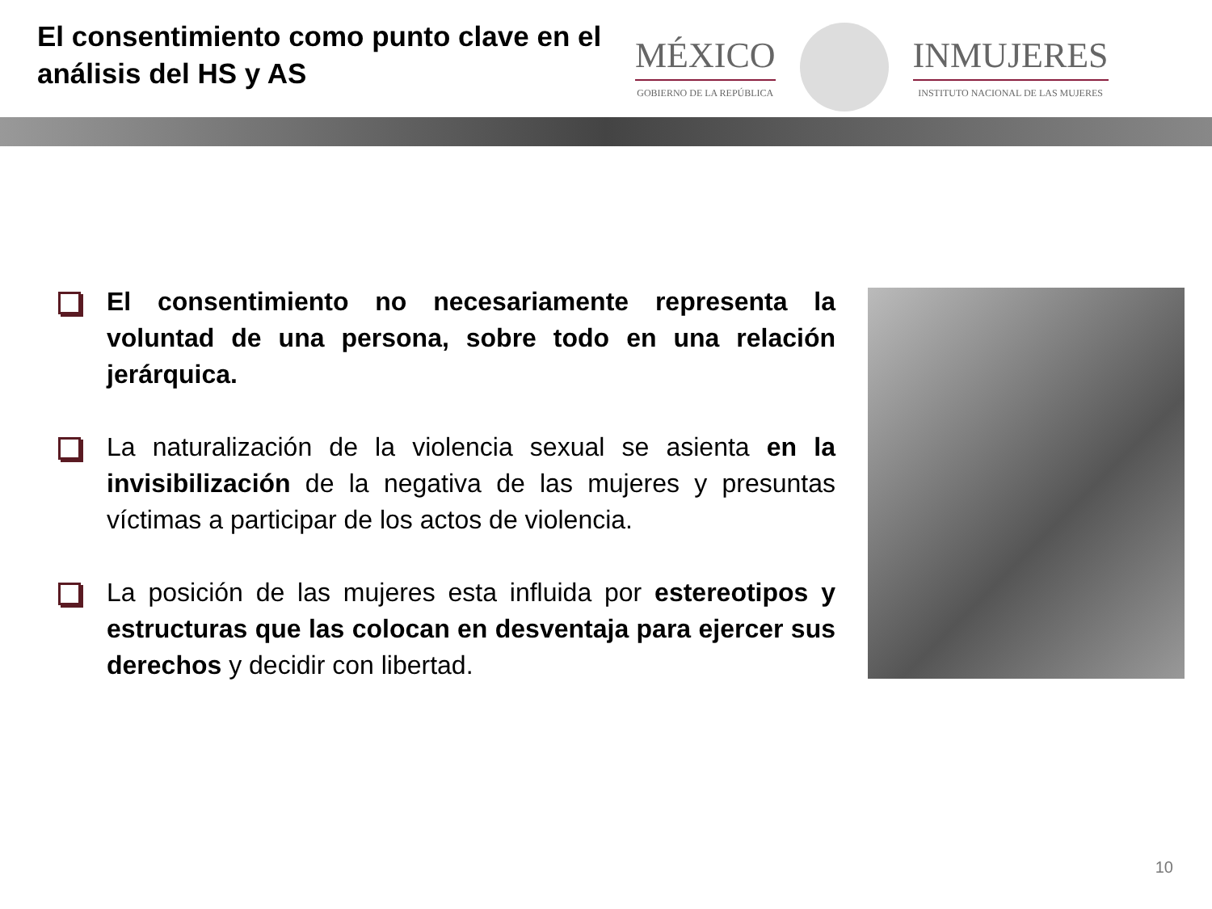El consentimiento como punto clave en el análisis del HS y AS
MÉXICO
GOBIERNO DE LA REPÚBLICA
INMUJERES
INSTITUTO NACIONAL DE LAS MUJERES
El consentimiento no necesariamente representa la voluntad de una persona, sobre todo en una relación jerárquica.
La naturalización de la violencia sexual se asienta en la invisibilización de la negativa de las mujeres y presuntas víctimas a participar de los actos de violencia.
La posición de las mujeres esta influida por estereotipos y estructuras que las colocan en desventaja para ejercer sus derechos y decidir con libertad.
10